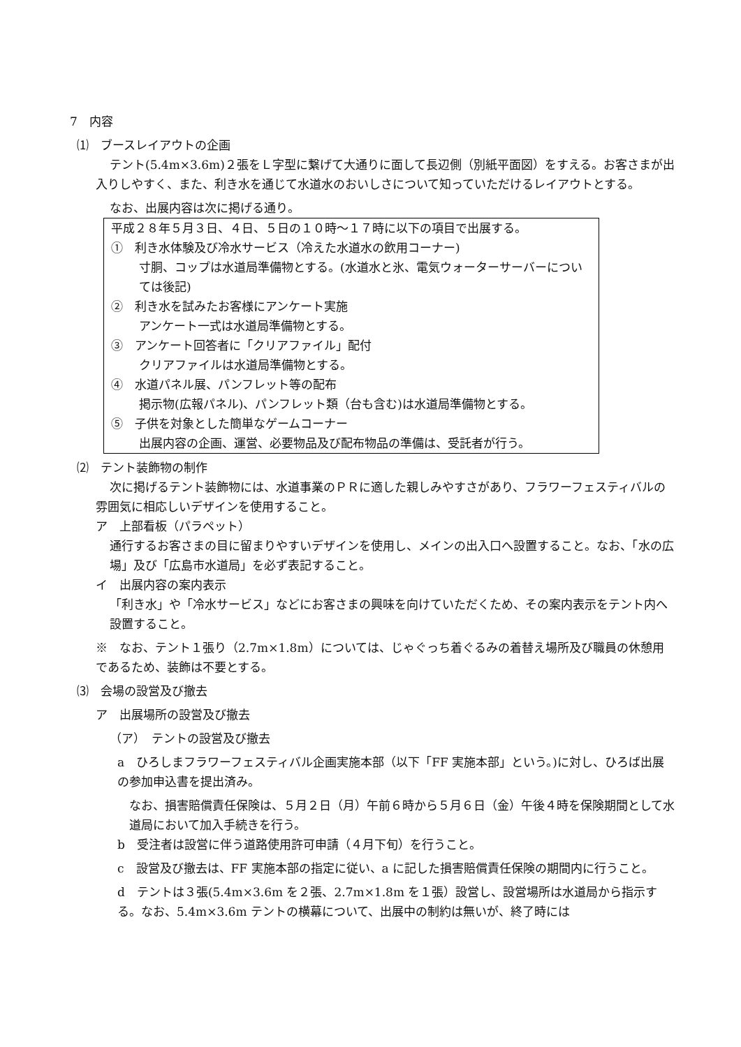7　内容
⑴　ブースレイアウトの企画
テント(5.4m×3.6m)２張をＬ字型に繋げて大通りに面して長辺側（別紙平面図）をすえる。お客さまが出入りしやすく、また、利き水を通じて水道水のおいしさについて知っていただけるレイアウトとする。
なお、出展内容は次に掲げる通り。
平成２８年５月３日、４日、５日の１０時～１７時に以下の項目で出展する。
①　利き水体験及び冷水サービス（冷えた水道水の飲用コーナー)
寸胴、コップは水道局準備物とする。(水道水と氷、電気ウォーターサーバーについては後記)
②　利き水を試みたお客様にアンケート実施
アンケート一式は水道局準備物とする。
③　アンケート回答者に「クリアファイル」配付
クリアファイルは水道局準備物とする。
④　水道パネル展、パンフレット等の配布
掲示物(広報パネル)、パンフレット類（台も含む)は水道局準備物とする。
⑤　子供を対象とした簡単なゲームコーナー
出展内容の企画、運営、必要物品及び配布物品の準備は、受託者が行う。
⑵　テント装飾物の制作
次に掲げるテント装飾物には、水道事業のＰＲに適した親しみやすさがあり、フラワーフェスティバルの雰囲気に相応しいデザインを使用すること。
ア　上部看板（パラペット）
通行するお客さまの目に留まりやすいデザインを使用し、メインの出入口へ設置すること。なお、「水の広場」及び「広島市水道局」を必ず表記すること。
イ　出展内容の案内表示
「利き水」や「冷水サービス」などにお客さまの興味を向けていただくため、その案内表示をテント内へ設置すること。
※　なお、テント１張り（2.7m×1.8m）については、じゃぐっち着ぐるみの着替え場所及び職員の休憩用であるため、装飾は不要とする。
⑶　会場の設営及び撤去
ア　出展場所の設営及び撤去
（ア）　テントの設営及び撤去
a　ひろしまフラワーフェスティバル企画実施本部（以下「FF 実施本部」という。)に対し、ひろば出展の参加申込書を提出済み。
なお、損害賠償責任保険は、５月２日（月）午前６時から５月６日（金）午後４時を保険期間として水道局において加入手続きを行う。
b　受注者は設営に伴う道路使用許可申請（４月下旬）を行うこと。
c　設営及び撤去は、FF 実施本部の指定に従い、a に記した損害賠償責任保険の期間内に行うこと。
d　テントは３張(5.4m×3.6m を２張、2.7m×1.8m を１張）設営し、設営場所は水道局から指示する。なお、5.4m×3.6m テントの横幕について、出展中の制約は無いが、終了時には